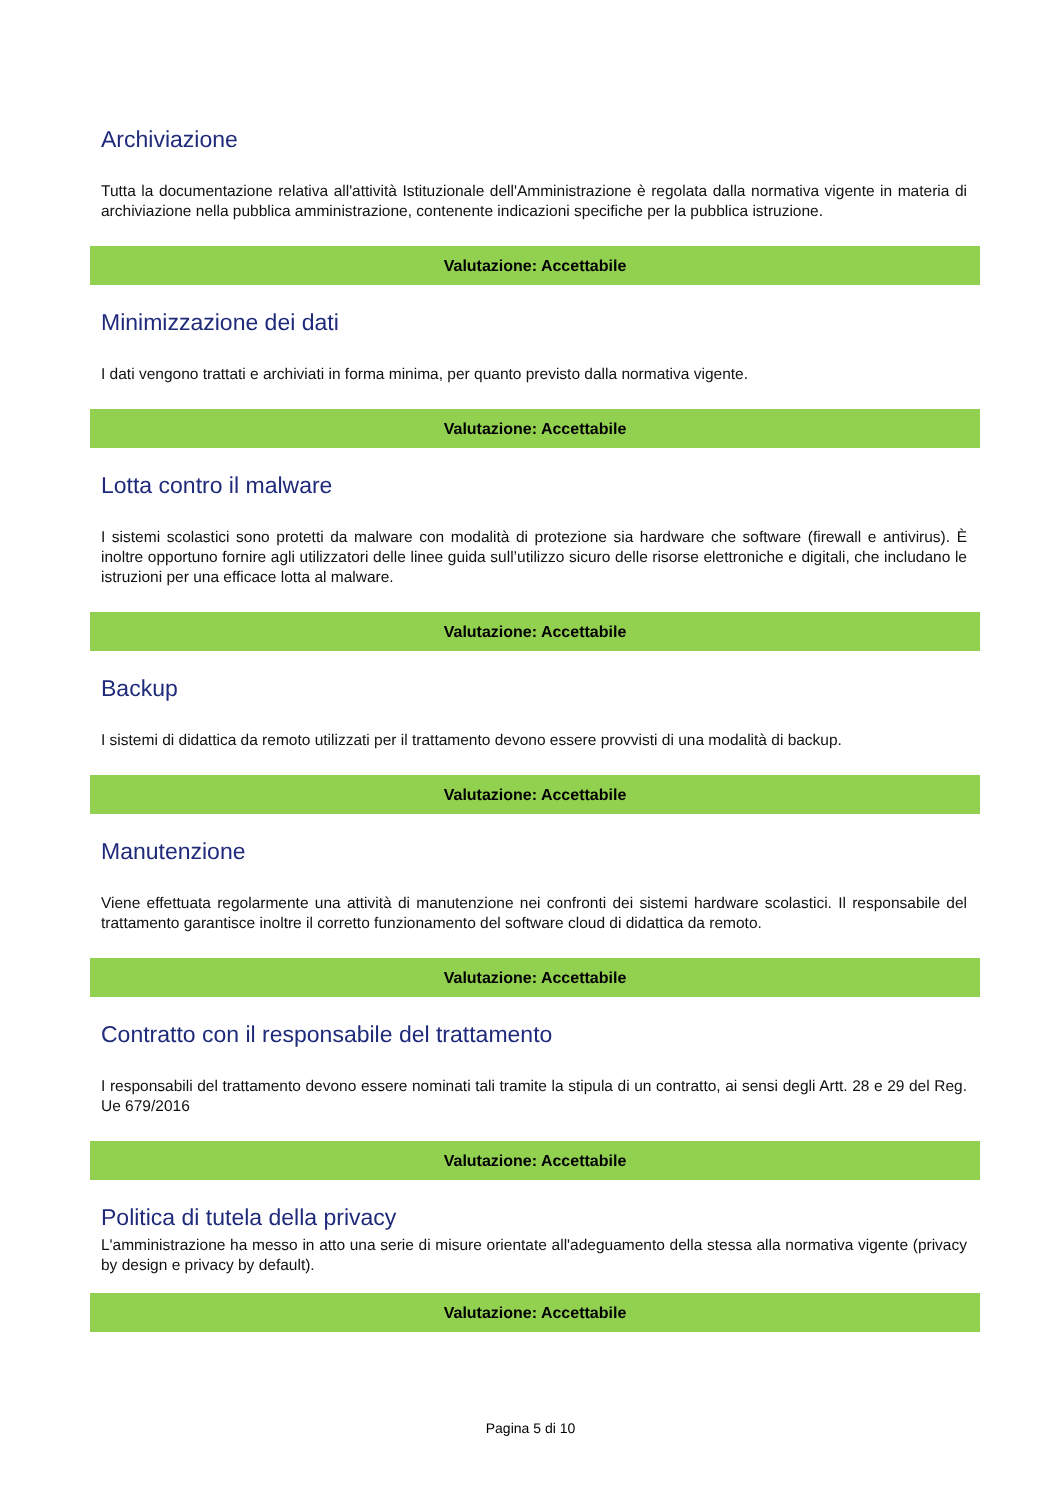Archiviazione
Tutta la documentazione relativa all'attività Istituzionale dell'Amministrazione è regolata dalla normativa vigente in materia di archiviazione nella pubblica amministrazione, contenente indicazioni specifiche per la pubblica istruzione.
Valutazione: Accettabile
Minimizzazione dei dati
I dati vengono trattati e archiviati in forma minima, per quanto previsto dalla normativa vigente.
Valutazione: Accettabile
Lotta contro il malware
I sistemi scolastici sono protetti da malware con modalità di protezione sia hardware che software (firewall e antivirus). È inoltre opportuno fornire agli utilizzatori delle linee guida sull’utilizzo sicuro delle risorse elettroniche e digitali, che includano le istruzioni per una efficace lotta al malware.
Valutazione: Accettabile
Backup
I sistemi di didattica da remoto utilizzati per il trattamento devono essere provvisti di una modalità di backup.
Valutazione: Accettabile
Manutenzione
Viene effettuata regolarmente una attività di manutenzione nei confronti dei sistemi hardware scolastici. Il responsabile del trattamento garantisce inoltre il corretto funzionamento del software cloud di didattica da remoto.
Valutazione: Accettabile
Contratto con il responsabile del trattamento
I responsabili del trattamento devono essere nominati tali tramite la stipula di un contratto, ai sensi degli Artt. 28 e 29 del Reg. Ue 679/2016
Valutazione: Accettabile
Politica di tutela della privacy
L'amministrazione ha messo in atto una serie di misure orientate all'adeguamento della stessa alla normativa vigente (privacy by design e privacy by default).
Valutazione: Accettabile
Pagina 5 di 10